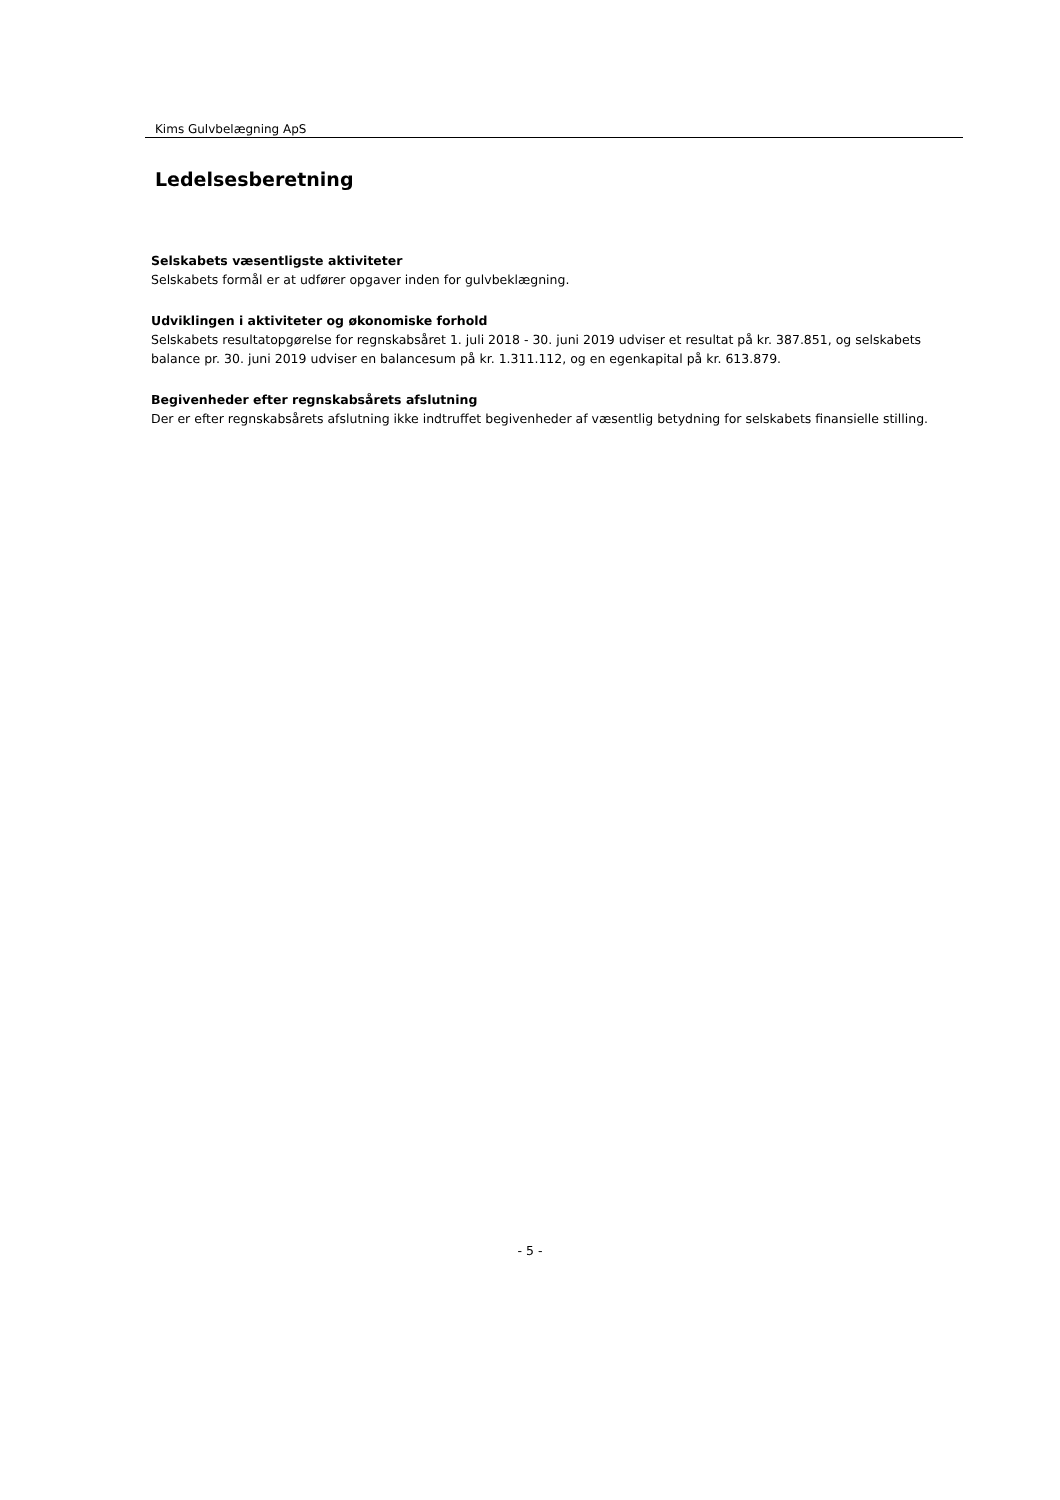Kims Gulvbelægning ApS
Ledelsesberetning
Selskabets væsentligste aktiviteter
Selskabets formål er at udfører opgaver inden for gulvbeklægning.
Udviklingen i aktiviteter og økonomiske forhold
Selskabets resultatopgørelse for regnskabsåret 1. juli 2018 - 30. juni 2019 udviser et resultat på kr. 387.851, og selskabets balance pr. 30. juni 2019 udviser en balancesum på kr. 1.311.112, og en egenkapital på kr. 613.879.
Begivenheder efter regnskabsårets afslutning
Der er efter regnskabsårets afslutning ikke indtruffet begivenheder af væsentlig betydning for selskabets finansielle stilling.
- 5 -